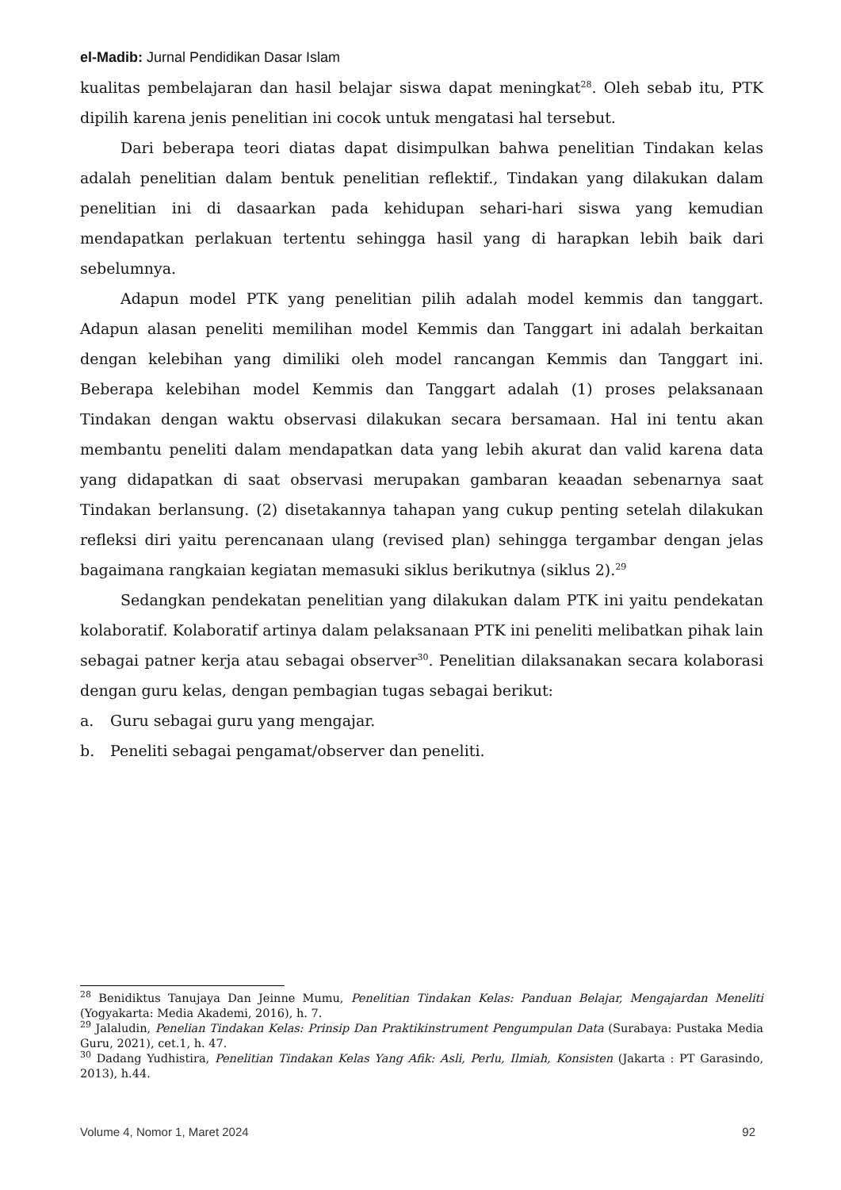el-Madib: Jurnal Pendidikan Dasar Islam
kualitas pembelajaran dan hasil belajar siswa dapat meningkat<sup>28</sup>. Oleh sebab itu, PTK dipilih karena jenis penelitian ini cocok untuk mengatasi hal tersebut.
Dari beberapa teori diatas dapat disimpulkan bahwa penelitian Tindakan kelas adalah penelitian dalam bentuk penelitian reflektif., Tindakan yang dilakukan dalam penelitian ini di dasaarkan pada kehidupan sehari-hari siswa yang kemudian mendapatkan perlakuan tertentu sehingga hasil yang di harapkan lebih baik dari sebelumnya.
Adapun model PTK yang penelitian pilih adalah model kemmis dan tanggart. Adapun alasan peneliti memilihan model Kemmis dan Tanggart ini adalah berkaitan dengan kelebihan yang dimiliki oleh model rancangan Kemmis dan Tanggart ini. Beberapa kelebihan model Kemmis dan Tanggart adalah (1) proses pelaksanaan Tindakan dengan waktu observasi dilakukan secara bersamaan. Hal ini tentu akan membantu peneliti dalam mendapatkan data yang lebih akurat dan valid karena data yang didapatkan di saat observasi merupakan gambaran keaadan sebenarnya saat Tindakan berlansung. (2) disetakannya tahapan yang cukup penting setelah dilakukan refleksi diri yaitu perencanaan ulang (revised plan) sehingga tergambar dengan jelas bagaimana rangkaian kegiatan memasuki siklus berikutnya (siklus 2).<sup>29</sup>
Sedangkan pendekatan penelitian yang dilakukan dalam PTK ini yaitu pendekatan kolaboratif. Kolaboratif artinya dalam pelaksanaan PTK ini peneliti melibatkan pihak lain sebagai patner kerja atau sebagai observer<sup>30</sup>. Penelitian dilaksanakan secara kolaborasi dengan guru kelas, dengan pembagian tugas sebagai berikut:
a. Guru sebagai guru yang mengajar.
b. Peneliti sebagai pengamat/observer dan peneliti.
<sup>28</sup> Benidiktus Tanujaya Dan Jeinne Mumu, Penelitian Tindakan Kelas: Panduan Belajar, Mengajardan Meneliti (Yogyakarta: Media Akademi, 2016), h. 7.
<sup>29</sup> Jalaludin, Penelian Tindakan Kelas: Prinsip Dan Praktikinstrument Pengumpulan Data (Surabaya: Pustaka Media Guru, 2021), cet.1, h. 47.
<sup>30</sup> Dadang Yudhistira, Penelitian Tindakan Kelas Yang Afik: Asli, Perlu, Ilmiah, Konsisten (Jakarta : PT Garasindo, 2013), h.44.
Volume 4, Nomor 1, Maret 2024 92